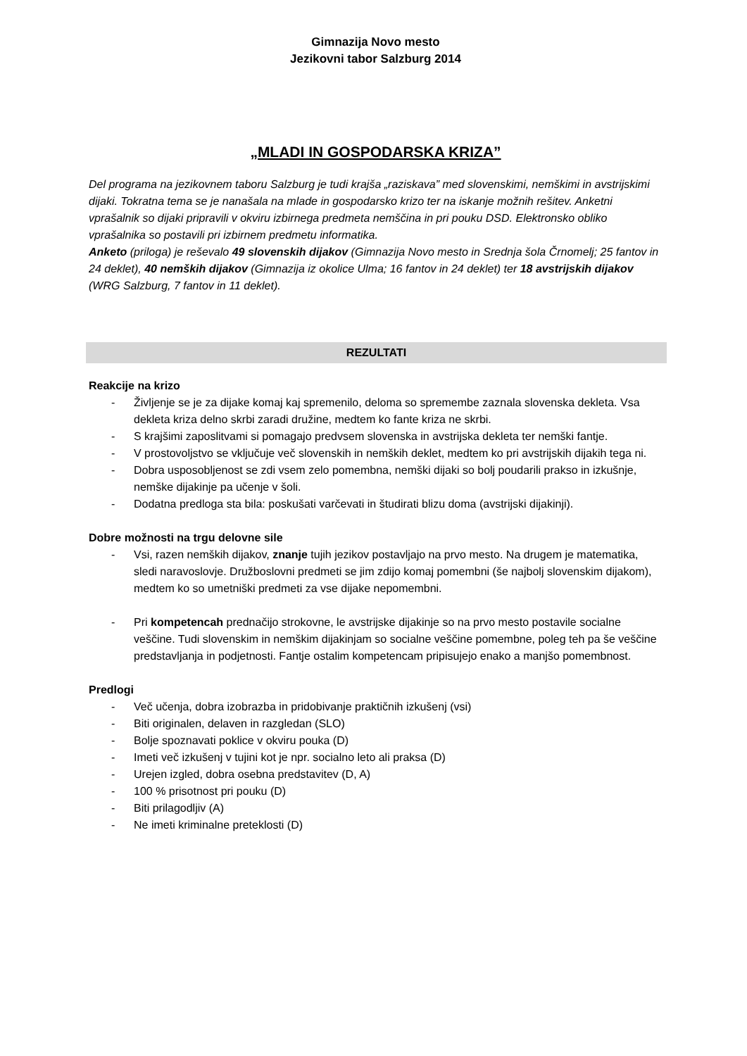Gimnazija Novo mesto
Jezikovni tabor Salzburg 2014
„MLADI IN GOSPODARSKA KRIZA”
Del programa na jezikovnem taboru Salzburg je tudi krajša „raziskava” med slovenskimi, nemškimi in avstrijskimi dijaki. Tokratna tema se je nanašala na mlade in gospodarsko krizo ter na iskanje možnih rešitev. Anketni vprašalnik so dijaki pripravili v okviru izbirnega predmeta nemščina in pri pouku DSD. Elektronsko obliko vprašalnika so postavili pri izbirnem predmetu informatika.
Anketo (priloga) je reševalo 49 slovenskih dijakov (Gimnazija Novo mesto in Srednja šola Črnomelj; 25 fantov in 24 deklet), 40 nemških dijakov (Gimnazija iz okolice Ulma; 16 fantov in 24 deklet) ter 18 avstrijskih dijakov (WRG Salzburg, 7 fantov in 11 deklet).
REZULTATI
Reakcije na krizo
- Življenje se je za dijake komaj kaj spremenilo, deloma so spremembe zaznala slovenska dekleta. Vsa dekleta kriza delno skrbi zaradi družine, medtem ko fante kriza ne skrbi.
- S krajšimi zaposlitvami si pomagajo predvsem slovenska in avstrijska dekleta ter nemški fantje.
- V prostovoljstvo se vključuje več slovenskih in nemških deklet, medtem ko pri avstrijskih dijakih tega ni.
- Dobra usposobljenost se zdi vsem zelo pomembna, nemški dijaki so bolj poudarili prakso in izkušnje, nemške dijakinje pa učenje v šoli.
- Dodatna predloga sta bila: poskušati varčevati in študirati blizu doma (avstrijski dijakinji).
Dobre možnosti na trgu delovne sile
- Vsi, razen nemških dijakov, znanje tujih jezikov postavljajo na prvo mesto. Na drugem je matematika, sledi naravoslovje. Družboslovni predmeti se jim zdijo komaj pomembni (še najbolj slovenskim dijakom), medtem ko so umetniški predmeti za vse dijake nepomembni.
- Pri kompetencah prednačijo strokovne, le avstrijske dijakinje so na prvo mesto postavile socialne veščine. Tudi slovenskim in nemškim dijakinjam so socialne veščine pomembne, poleg teh pa še veščine predstavljanja in podjetnosti. Fantje ostalim kompetencam pripisujejo enako a manjšo pomembnost.
Predlogi
- Več učenja, dobra izobrazba in pridobivanje praktičnih izkušenj (vsi)
- Biti originalen, delaven in razgledan (SLO)
- Bolje spoznavati poklice v okviru pouka (D)
- Imeti več izkušenj v tujini kot je npr. socialno leto ali praksa (D)
- Urejen izgled, dobra osebna predstavitev (D, A)
- 100 % prisotnost pri pouku (D)
- Biti prilagodljiv (A)
- Ne imeti kriminalne preteklosti (D)